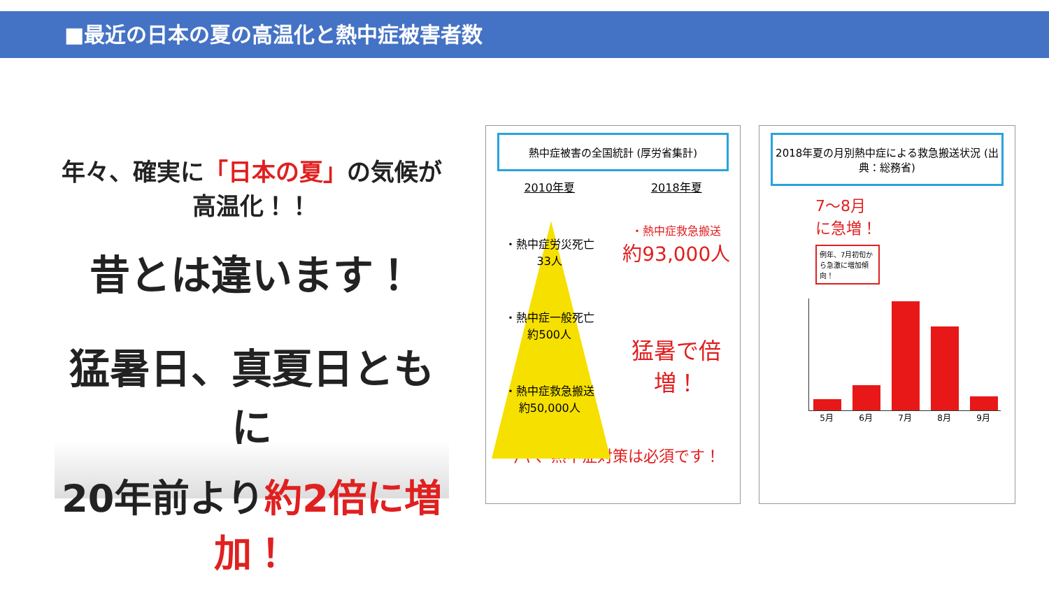■最近の日本の夏の高温化と熱中症被害者数
年々、確実に「日本の夏」の気候が高温化！！
昔とは違います！
猛暑日、真夏日ともに
20年前より約2倍に増加！
熱中症被害の全国統計 (厚労省集計)
2010年夏
・熱中症労災死亡
33人
・熱中症一般死亡
約500人
・熱中症救急搬送
約50,000人
2018年夏
・熱中症救急搬送
約93,000人
猛暑で倍増！
今や、熱中症対策は必須です！
2018年夏の月別熱中症による救急搬送状況 (出典：総務省)
7～8月
に急増！
例年、7月初旬から急激に増加傾向！
5月 6月 7月 8月 9月